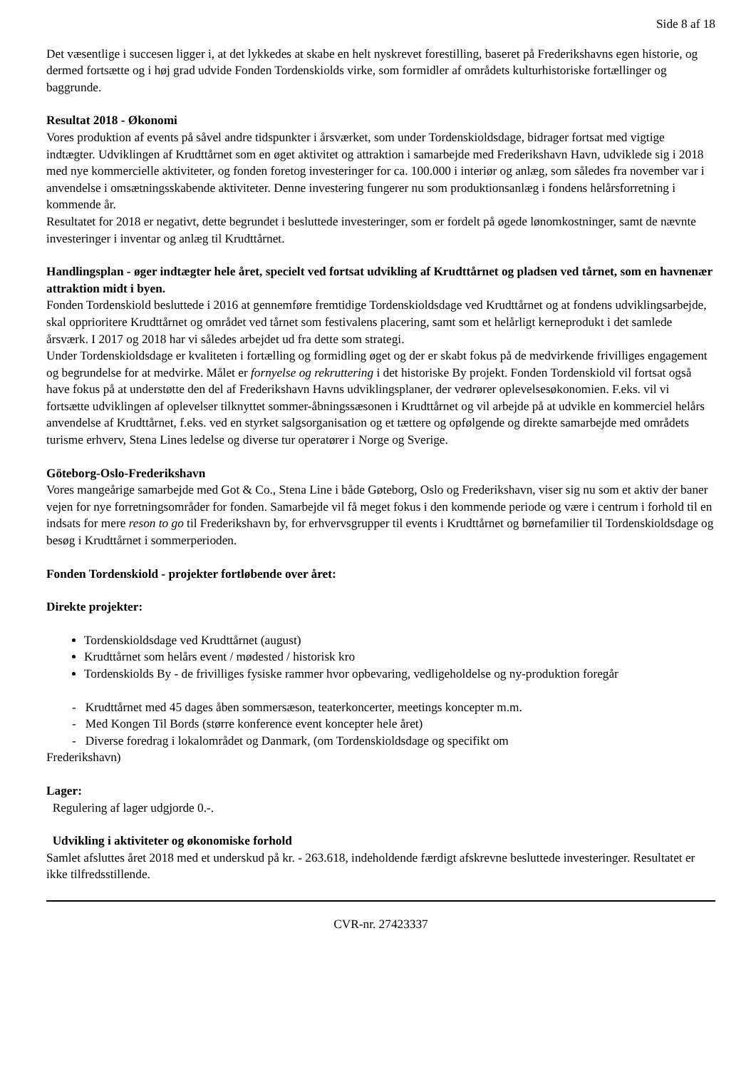Side 8 af 18
Det væsentlige i succesen ligger i, at det lykkedes at skabe en helt nyskrevet forestilling, baseret på Frederikshavns egen historie, og dermed fortsætte og i høj grad udvide Fonden Tordenskiolds virke, som formidler af områdets kulturhistoriske fortællinger og baggrunde.
Resultat 2018 - Økonomi
Vores produktion af events på såvel andre tidspunkter i årsværket, som under Tordenskioldsdage, bidrager fortsat med vigtige indtægter. Udviklingen af Krudttårnet som en øget aktivitet og attraktion i samarbejde med Frederikshavn Havn, udviklede sig i 2018 med nye kommercielle aktiviteter, og fonden foretog investeringer for ca. 100.000 i interiør og anlæg, som således fra november var i anvendelse i omsætningsskabende aktiviteter. Denne investering fungerer nu som produktionsanlæg i fondens helårsforretning i kommende år.
Resultatet for 2018 er negativt, dette begrundet i besluttede investeringer, som er fordelt på øgede lønomkostninger, samt de nævnte investeringer i inventar og anlæg til Krudttårnet.
Handlingsplan - øger indtægter hele året, specielt ved fortsat udvikling af Krudttårnet og pladsen ved tårnet, som en havnenær attraktion midt i byen.
Fonden Tordenskiold besluttede i 2016 at gennemføre fremtidige Tordenskioldsdage ved Krudttårnet og at fondens udviklingsarbejde, skal opprioritere Krudttårnet og området ved tårnet som festivalens placering, samt som et helårligt kerneprodukt i det samlede årsværk. I 2017 og 2018 har vi således arbejdet ud fra dette som strategi.
Under Tordenskioldsdage er kvaliteten i fortælling og formidling øget og der er skabt fokus på de medvirkende frivilliges engagement og begrundelse for at medvirke. Målet er fornyelse og rekruttering i det historiske By projekt. Fonden Tordenskiold vil fortsat også have fokus på at understøtte den del af Frederikshavn Havns udviklingsplaner, der vedrører oplevelsesøkonomien. F.eks. vil vi fortsætte udviklingen af oplevelser tilknyttet sommer-åbningssæsonen i Krudttårnet og vil arbejde på at udvikle en kommerciel helårs anvendelse af Krudttårnet, f.eks. ved en styrket salgsorganisation og et tættere og opfølgende og direkte samarbejde med områdets turisme erhverv, Stena Lines ledelse og diverse tur operatører i Norge og Sverige.
Göteborg-Oslo-Frederikshavn
Vores mangeårige samarbejde med Got & Co., Stena Line i både Gøteborg, Oslo og Frederikshavn, viser sig nu som et aktiv der baner vejen for nye forretningsområder for fonden. Samarbejde vil få meget fokus i den kommende periode og være i centrum i forhold til en indsats for mere reson to go til Frederikshavn by, for erhvervsgrupper til events i Krudttårnet og børnefamilier til Tordenskioldsdage og besøg i Krudttårnet i sommerperioden.
Fonden Tordenskiold - projekter fortløbende over året:
Direkte projekter:
Tordenskioldsdage ved Krudttårnet (august)
Krudttårnet som helårs event / mødested / historisk kro
Tordenskiolds By - de frivilliges fysiske rammer hvor opbevaring, vedligeholdelse og ny-produktion foregår
- Krudttårnet med 45 dages åben sommersæson, teaterkoncerter, meetings koncepter m.m.
- Med Kongen Til Bords (større konference event koncepter hele året)
- Diverse foredrag i lokalområdet og Danmark, (om Tordenskioldsdage og specifikt om
Frederikshavn)
Lager:
Regulering af lager udgjorde 0.-.
Udvikling i aktiviteter og økonomiske forhold
Samlet afsluttes året 2018 med et underskud på kr. - 263.618, indeholdende færdigt afskrevne besluttede investeringer. Resultatet er ikke tilfredsstillende.
CVR-nr. 27423337